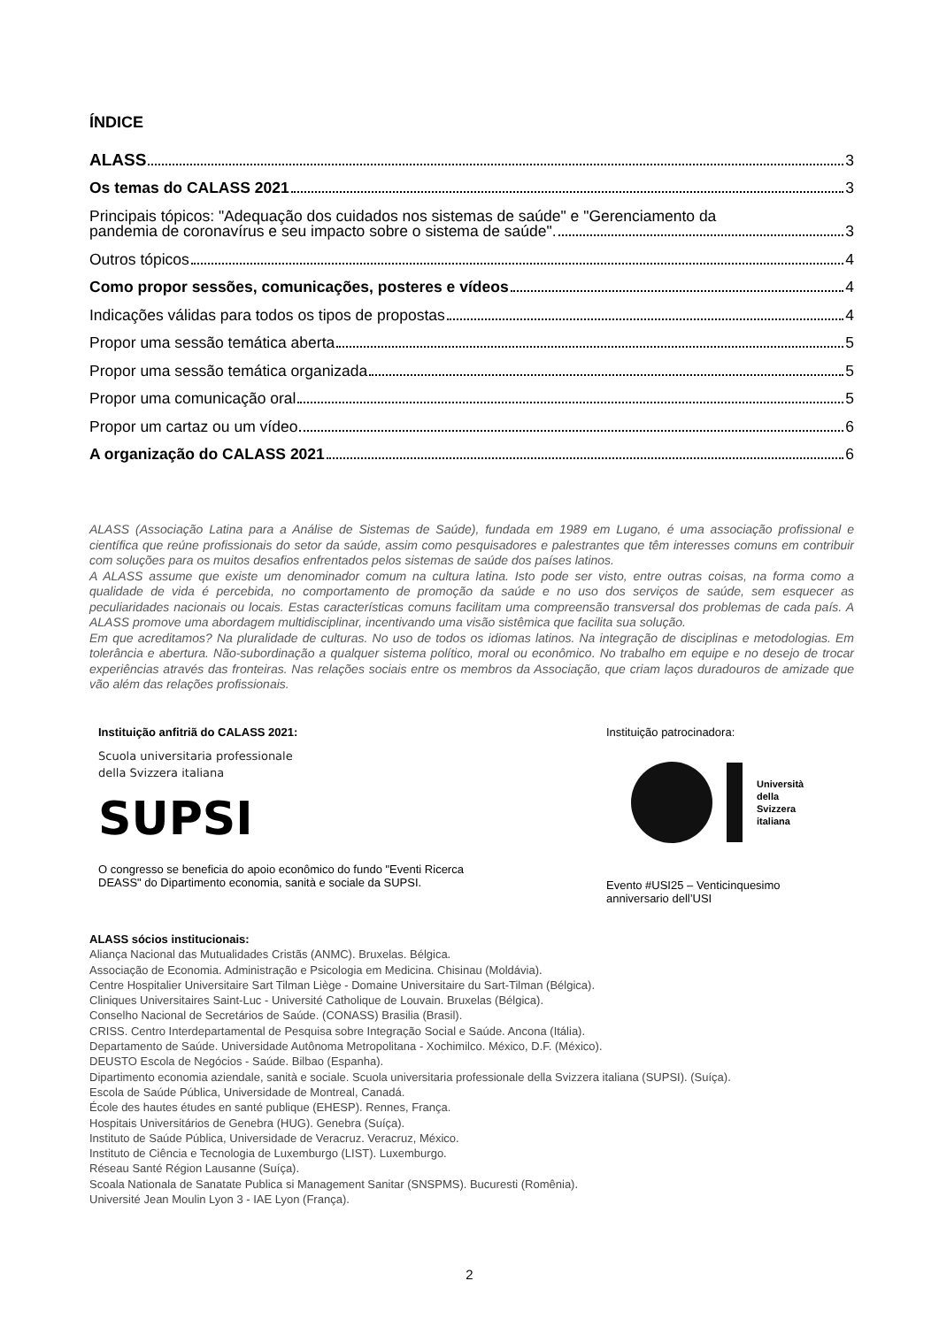ÍNDICE
ALASS 3
Os temas do CALASS 2021 3
Principais tópicos: "Adequação dos cuidados nos sistemas de saúde" e "Gerenciamento da
pandemia de coronavírus e seu impacto sobre o sistema de saúde". 3
Outros tópicos 4
Como propor sessões, comunicações, posteres e vídeos 4
Indicações válidas para todos os tipos de propostas 4
Propor uma sessão temática aberta 5
Propor uma sessão temática organizada 5
Propor uma comunicação oral 5
Propor um cartaz ou um vídeo 6
A organização do CALASS 2021 6
ALASS (Associação Latina para a Análise de Sistemas de Saúde), fundada em 1989 em Lugano, é uma associação profissional e científica que reúne profissionais do setor da saúde, assim como pesquisadores e palestrantes que têm interesses comuns em contribuir com soluções para os muitos desafios enfrentados pelos sistemas de saúde dos países latinos.
A ALASS assume que existe um denominador comum na cultura latina. Isto pode ser visto, entre outras coisas, na forma como a qualidade de vida é percebida, no comportamento de promoção da saúde e no uso dos serviços de saúde, sem esquecer as peculiaridades nacionais ou locais. Estas características comuns facilitam uma compreensão transversal dos problemas de cada país. A ALASS promove uma abordagem multidisciplinar, incentivando uma visão sistêmica que facilita sua solução.
Em que acreditamos? Na pluralidade de culturas. No uso de todos os idiomas latinos. Na integração de disciplinas e metodologias. Em tolerância e abertura. Não-subordinação a qualquer sistema político, moral ou econômico. No trabalho em equipe e no desejo de trocar experiências através das fronteiras. Nas relações sociais entre os membros da Associação, que criam laços duradouros de amizade que vão além das relações profissionais.
Instituição anfitriã do CALASS 2021:
Scuola universitaria professionale
della Svizzera italiana
SUPSI
O congresso se beneficia do apoio econômico do fundo "Eventi Ricerca
DEASS" do Dipartimento economia, sanità e sociale da SUPSI.
Instituição patrocinadora:
Università
della
Svizzera
italiana
Evento #USI25 – Venticinquesimo
anniversario dell’USI
ALASS sócios institucionais:
Aliança Nacional das Mutualidades Cristãs (ANMC). Bruxelas. Bélgica.
Associação de Economia. Administração e Psicologia em Medicina. Chisinau (Moldávia).
Centre Hospitalier Universitaire Sart Tilman Liège - Domaine Universitaire du Sart-Tilman (Bélgica).
Cliniques Universitaires Saint-Luc - Université Catholique de Louvain. Bruxelas (Bélgica).
Conselho Nacional de Secretários de Saúde. (CONASS) Brasilia (Brasil).
CRISS. Centro Interdepartamental de Pesquisa sobre Integração Social e Saúde. Ancona (Itália).
Departamento de Saúde. Universidade Autônoma Metropolitana - Xochimilco. México, D.F. (México).
DEUSTO Escola de Negócios - Saúde. Bilbao (Espanha).
Dipartimento economia aziendale, sanità e sociale. Scuola universitaria professionale della Svizzera italiana (SUPSI). (Suíça).
Escola de Saúde Pública, Universidade de Montreal, Canadá.
École des hautes études en santé publique (EHESP). Rennes, França.
Hospitais Universitários de Genebra (HUG). Genebra (Suíça).
Instituto de Saúde Pública, Universidade de Veracruz. Veracruz, México.
Instituto de Ciência e Tecnologia de Luxemburgo (LIST). Luxemburgo.
Réseau Santé Région Lausanne (Suíça).
Scoala Nationala de Sanatate Publica si Management Sanitar (SNSPMS). Bucuresti (Romênia).
Université Jean Moulin Lyon 3 - IAE Lyon (França).
2